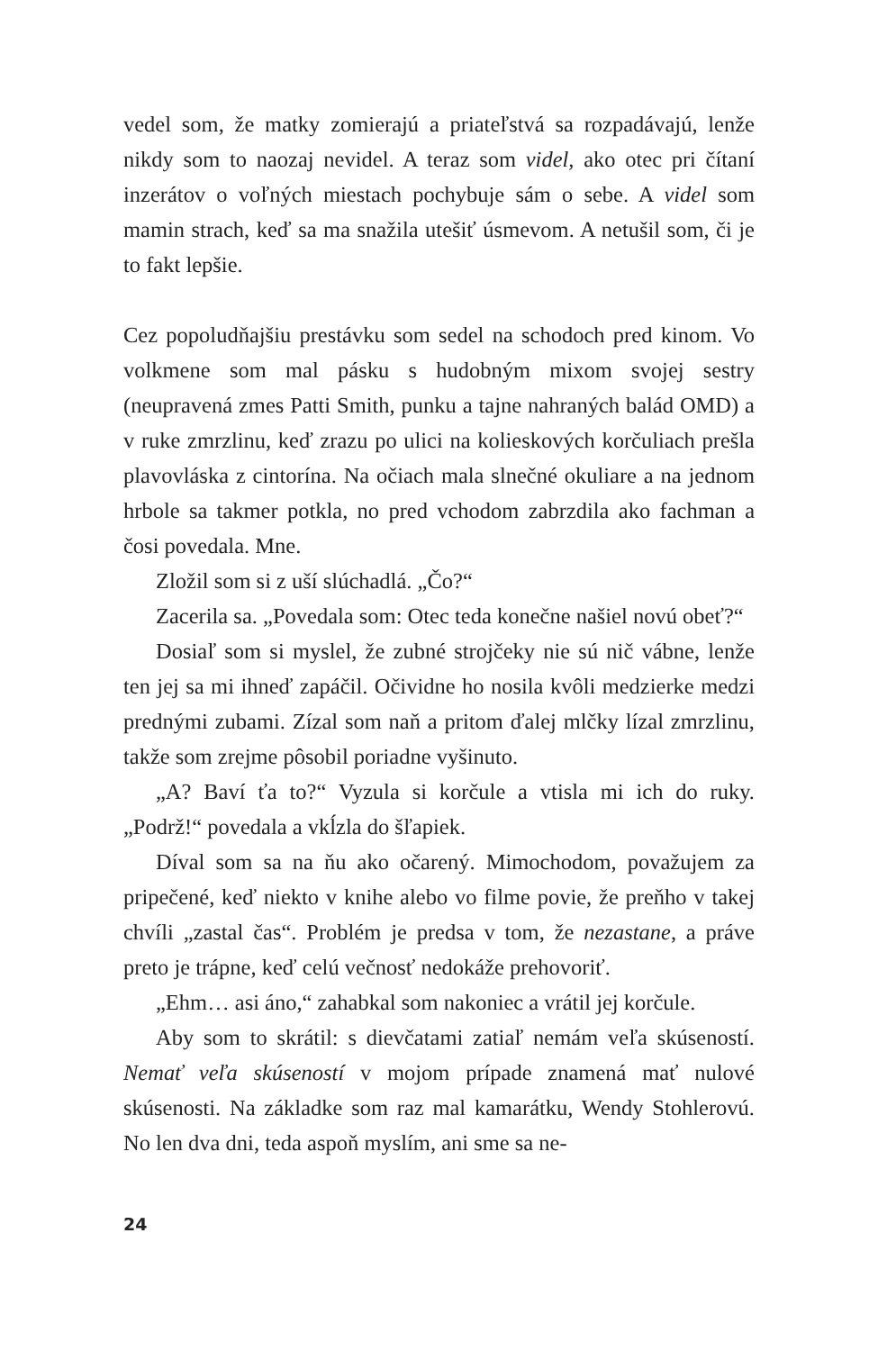vedel som, že matky zomierajú a priateľstvá sa rozpadávajú, lenže nikdy som to naozaj nevidel. A teraz som videl, ako otec pri čítaní inzerátov o voľných miestach pochybuje sám o sebe. A videl som mamin strach, keď sa ma snažila utešiť úsmevom. A netušil som, či je to fakt lepšie.
Cez popoludňajšiu prestávku som sedel na schodoch pred kinom. Vo volkmene som mal pásku s hudobným mixom svojej sestry (neupravená zmes Patti Smith, punku a tajne nahraných balád OMD) a v ruke zmrzlinu, keď zrazu po ulici na kolieskových korčuliach prešla plavovláska z cintorína. Na očiach mala slnečné okuliare a na jednom hrbole sa takmer potkla, no pred vchodom zabrzdila ako fachman a čosi povedala. Mne.
Zložil som si z uší slúchadlá. „Čo?“
Zacerila sa. „Povedala som: Otec teda konečne našiel novú obeť?“
Dosiaľ som si myslel, že zubné strojčeky nie sú nič vábne, lenže ten jej sa mi ihneď zapáčil. Očividne ho nosila kvôli medzierke medzi prednými zubami. Zízal som naň a pritom ďalej mlčky lízal zmrzlinu, takže som zrejme pôsobil poriadne vyšinuto.
„A? Baví ťa to?“ Vyzula si korčule a vtisla mi ich do ruky. „Podrž!“ povedala a vkĺzla do šľapiek.
Díval som sa na ňu ako očarený. Mimochodom, považujem za pripečené, keď niekto v knihe alebo vo filme povie, že preňho v takej chvíli „zastal čas“. Problém je predsa v tom, že nezastane, a práve preto je trápne, keď celú večnosť nedokáže prehovoriť.
„Ehm… asi áno,“ zahabkal som nakoniec a vrátil jej korčule.
Aby som to skrátil: s dievčatami zatiaľ nemám veľa skúseností. Nemať veľa skúseností v mojom prípade znamená mať nulové skúsenosti. Na základke som raz mal kamarátku, Wendy Stohlerovú. No len dva dni, teda aspoň myslím, ani sme sa ne-
24